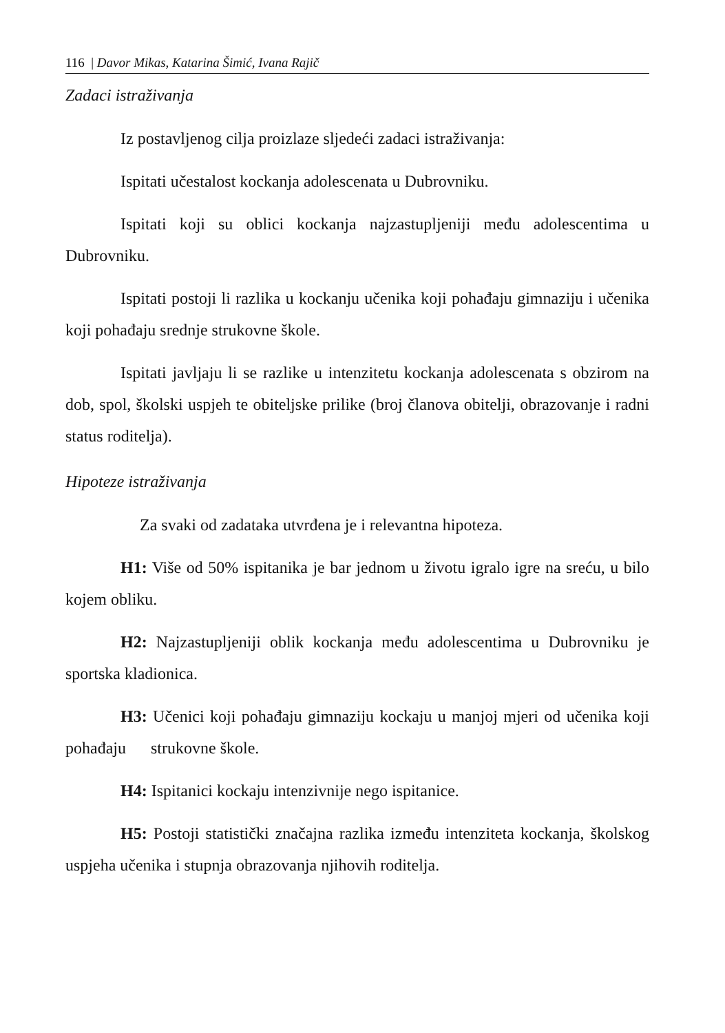116 | Davor Mikas, Katarina Šimić, Ivana Rajič
Zadaci istraživanja
Iz postavljenog cilja proizlaze sljedeći zadaci istraživanja:
Ispitati učestalost kockanja adolescenata u Dubrovniku.
Ispitati koji su oblici kockanja najzastupljeniji među adolescentima u Dubrovniku.
Ispitati postoji li razlika u kockanju učenika koji pohađaju gimnaziju i učenika koji pohađaju srednje strukovne škole.
Ispitati javljaju li se razlike u intenzitetu kockanja adolescenata s obzirom na dob, spol, školski uspjeh te obiteljske prilike (broj članova obitelji, obrazovanje i radni status roditelja).
Hipoteze istraživanja
Za svaki od zadataka utvrđena je i relevantna hipoteza.
H1: Više od 50% ispitanika je bar jednom u životu igralo igre na sreću, u bilo kojem obliku.
H2: Najzastupljeniji oblik kockanja među adolescentima u Dubrovniku je sportska kladionica.
H3: Učenici koji pohađaju gimnaziju kockaju u manjoj mjeri od učenika koji pohađaju strukovne škole.
H4: Ispitanici kockaju intenzivnije nego ispitanice.
H5: Postoji statistički značajna razlika između intenziteta kockanja, školskog uspjeha učenika i stupnja obrazovanja njihovih roditelja.